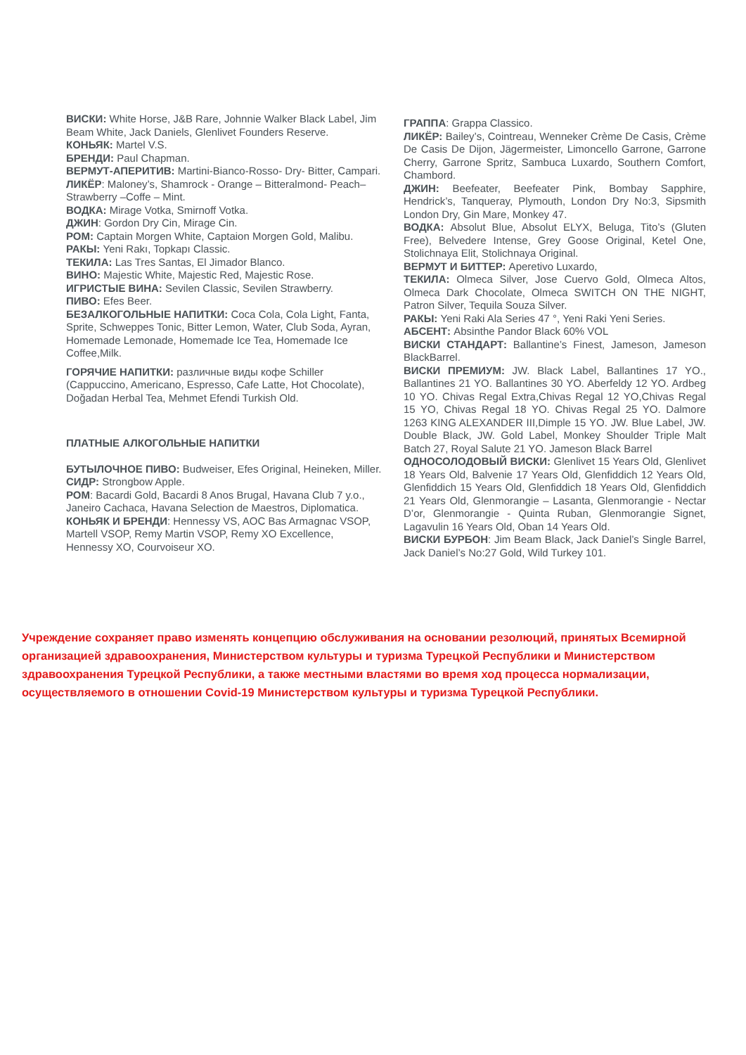ВИСКИ: White Horse, J&B Rare, Johnnie Walker Black Label, Jim Beam White, Jack Daniels, Glenlivet Founders Reserve.
КОНЬЯК: Martel V.S.
БРЕНДИ: Paul Chapman.
ВЕРМУТ-АПЕРИТИВ: Martini-Bianco-Rosso- Dry- Bitter, Campari.
ЛИКЁР: Maloney’s, Shamrock - Orange – Bitteralmond- Peach– Strawberry –Coffe – Mint.
ВОДКА: Mirage Votka, Smirnoff Votka.
ДЖИН: Gordon Dry Cin, Mirage Cin.
РОМ: Captain Morgen White, Captaion Morgen Gold, Malibu.
РАКЫ: Yeni Rakı, Topkapı Classic.
ТЕКИЛА: Las Tres Santas, El Jimador Blanco.
ВИНО: Majestic White, Majestic Red, Majestic Rose.
ИГРИСТЫЕ ВИНА: Sevilen Classic, Sevilen Strawberry.
ПИВО: Efes Beer.
БЕЗАЛКОГОЛЬНЫЕ НАПИТКИ: Coca Cola, Cola Light, Fanta, Sprite, Schweppes Tonic, Bitter Lemon, Water, Club Soda, Ayran, Homemade Lemonade, Homemade Ice Tea, Homemade Ice Coffee,Milk.
ГОРЯЧИЕ НАПИТКИ: различные виды кофе Schiller (Cappuccino, Americano, Espresso, Cafe Latte, Hot Chocolate), Doğadan Herbal Tea, Mehmet Efendi Turkish Old.
ПЛАТНЫЕ АЛКОГОЛЬНЫЕ НАПИТКИ
БУТЫЛОЧНОЕ ПИВО: Budweiser, Efes Original, Heineken, Miller.
СИДР: Strongbow Apple.
РОМ: Bacardi Gold, Bacardi 8 Anos Brugal, Havana Club 7 y.o., Janeiro Cachaca, Havana Selection de Maestros, Diplomatica.
КОНЬЯК И БРЕНДИ: Hennessy VS, AOC Bas Armagnac VSOP, Martell VSOP, Remy Martin VSOP, Remy XO Excellence, Hennessy XO, Courvoiseur XO.
ГРАППА: Grappa Classico.
ЛИКЁР: Bailey’s, Cointreau, Wenneker Crème De Casis, Crème De Casis De Dijon, Jägermeister, Limoncello Garrone, Garrone Cherry, Garrone Spritz, Sambuca Luxardo, Southern Comfort, Chambord.
ДЖИН: Beefeater, Beefeater Pink, Bombay Sapphire, Hendrick’s, Tanqueray, Plymouth, London Dry No:3, Sipsmith London Dry, Gin Mare, Monkey 47.
ВОДКА: Absolut Blue, Absolut ELYX, Beluga, Tito’s (Gluten Free), Belvedere Intense, Grey Goose Original, Ketel One, Stolichnaya Elit, Stolichnaya Original.
ВЕРМУТ И БИТТЕР: Aperetivo Luxardo,
ТЕКИЛА: Olmeca Silver, Jose Cuervo Gold, Olmeca Altos, Olmeca Dark Chocolate, Olmeca SWITCH ON THE NIGHT, Patron Silver, Tequila Souza Silver.
РАКЫ: Yeni Raki Ala Series 47 °, Yeni Raki Yeni Series.
АБСЕНТ: Absinthe Pandor Black 60% VOL
ВИСКИ СТАНДАРТ: Ballantine’s Finest, Jameson, Jameson BlackBarrel.
ВИСКИ ПРЕМИУМ: JW. Black Label, Ballantines 17 YO., Ballantines 21 YO. Ballantines 30 YO. Aberfeldy 12 YO. Ardbeg 10 YO. Chivas Regal Extra,Chivas Regal 12 YO,Chivas Regal 15 YO, Chivas Regal 18 YO. Chivas Regal 25 YO. Dalmore 1263 KING ALEXANDER III,Dimple 15 YO. JW. Blue Label, JW. Double Black, JW. Gold Label, Monkey Shoulder Triple Malt Batch 27, Royal Salute 21 YO. Jameson Black Barrel
ОДНОСОЛОДОВЫЙ ВИСКИ: Glenlivet 15 Years Old, Glenlivet 18 Years Old, Balvenie 17 Years Old, Glenfiddich 12 Years Old, Glenfiddich 15 Years Old, Glenfiddich 18 Years Old, Glenfiddich 21 Years Old, Glenmorangie – Lasanta, Glenmorangie - Nectar D’or, Glenmorangie - Quinta Ruban, Glenmorangie Signet, Lagavulin 16 Years Old, Oban 14 Years Old.
ВИСКИ БУРБОН: Jim Beam Black, Jack Daniel’s Single Barrel, Jack Daniel’s No:27 Gold, Wild Turkey 101.
Учреждение сохраняет право изменять концепцию обслуживания на основании резолюций, принятых Всемирной организацией здравоохранения, Министерством культуры и туризма Турецкой Республики и Министерством здравоохранения Турецкой Республики, а также местными властями во время ход процесса нормализации, осуществляемого в отношении Covid-19 Министерством культуры и туризма Турецкой Республики.